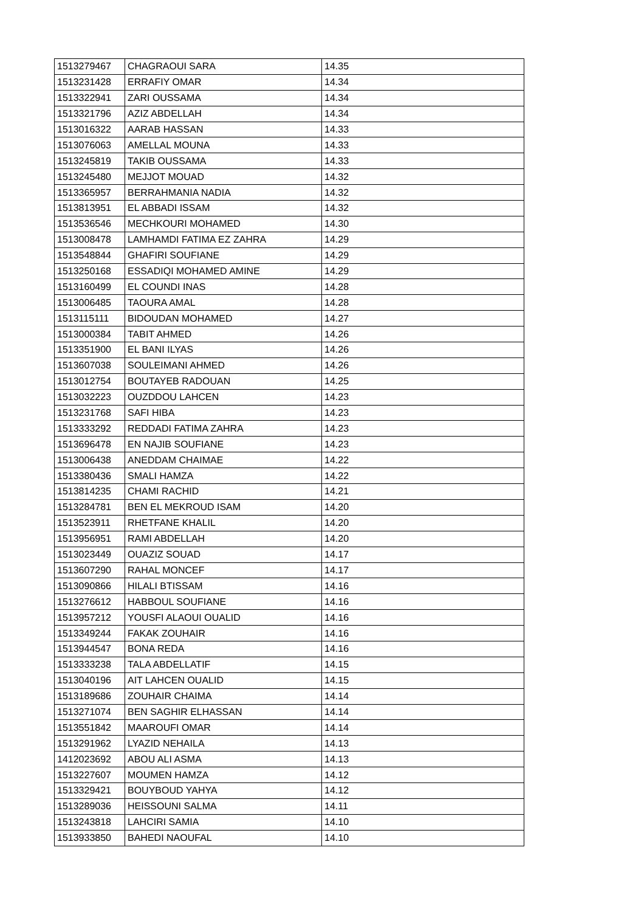| 1513279467 | CHAGRAOUI SARA | 14.35 |
| 1513231428 | ERRAFIY OMAR | 14.34 |
| 1513322941 | ZARI OUSSAMA | 14.34 |
| 1513321796 | AZIZ ABDELLAH | 14.34 |
| 1513016322 | AARAB HASSAN | 14.33 |
| 1513076063 | AMELLAL MOUNA | 14.33 |
| 1513245819 | TAKIB OUSSAMA | 14.33 |
| 1513245480 | MEJJOT MOUAD | 14.32 |
| 1513365957 | BERRAHMANIA NADIA | 14.32 |
| 1513813951 | EL ABBADI ISSAM | 14.32 |
| 1513536546 | MECHKOURI MOHAMED | 14.30 |
| 1513008478 | LAMHAMDI FATIMA EZ ZAHRA | 14.29 |
| 1513548844 | GHAFIRI SOUFIANE | 14.29 |
| 1513250168 | ESSADIQI MOHAMED AMINE | 14.29 |
| 1513160499 | EL COUNDI INAS | 14.28 |
| 1513006485 | TAOURA AMAL | 14.28 |
| 1513115111 | BIDOUDAN MOHAMED | 14.27 |
| 1513000384 | TABIT AHMED | 14.26 |
| 1513351900 | EL BANI ILYAS | 14.26 |
| 1513607038 | SOULEIMANI AHMED | 14.26 |
| 1513012754 | BOUTAYEB RADOUAN | 14.25 |
| 1513032223 | OUZDDOU LAHCEN | 14.23 |
| 1513231768 | SAFI HIBA | 14.23 |
| 1513333292 | REDDADI FATIMA ZAHRA | 14.23 |
| 1513696478 | EN NAJIB SOUFIANE | 14.23 |
| 1513006438 | ANEDDAM CHAIMAE | 14.22 |
| 1513380436 | SMALI HAMZA | 14.22 |
| 1513814235 | CHAMI RACHID | 14.21 |
| 1513284781 | BEN EL MEKROUD ISAM | 14.20 |
| 1513523911 | RHETFANE KHALIL | 14.20 |
| 1513956951 | RAMI ABDELLAH | 14.20 |
| 1513023449 | OUAZIZ SOUAD | 14.17 |
| 1513607290 | RAHAL MONCEF | 14.17 |
| 1513090866 | HILALI BTISSAM | 14.16 |
| 1513276612 | HABBOUL SOUFIANE | 14.16 |
| 1513957212 | YOUSFI ALAOUI OUALID | 14.16 |
| 1513349244 | FAKAK ZOUHAIR | 14.16 |
| 1513944547 | BONA REDA | 14.16 |
| 1513333238 | TALA ABDELLATIF | 14.15 |
| 1513040196 | AIT LAHCEN OUALID | 14.15 |
| 1513189686 | ZOUHAIR CHAIMA | 14.14 |
| 1513271074 | BEN SAGHIR ELHASSAN | 14.14 |
| 1513551842 | MAAROUFI OMAR | 14.14 |
| 1513291962 | LYAZID NEHAILA | 14.13 |
| 1412023692 | ABOU ALI ASMA | 14.13 |
| 1513227607 | MOUMEN HAMZA | 14.12 |
| 1513329421 | BOUYBOUD YAHYA | 14.12 |
| 1513289036 | HEISSOUNI SALMA | 14.11 |
| 1513243818 | LAHCIRI SAMIA | 14.10 |
| 1513933850 | BAHEDI NAOUFAL | 14.10 |